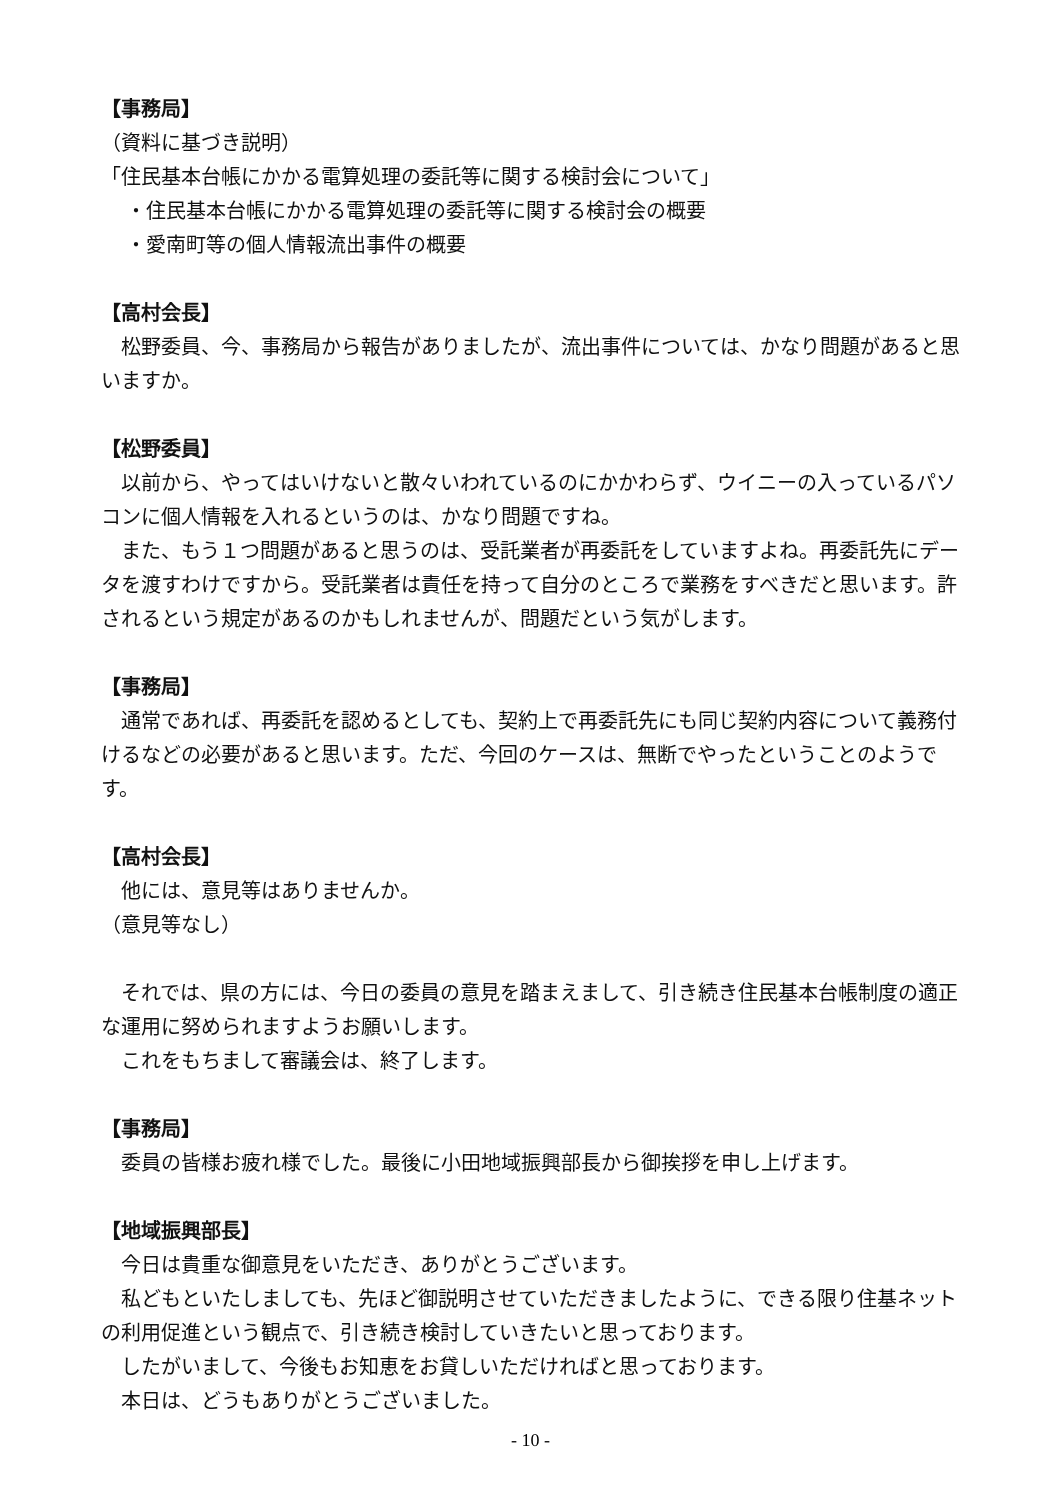【事務局】
（資料に基づき説明）
「住民基本台帳にかかる電算処理の委託等に関する検討会について」
・住民基本台帳にかかる電算処理の委託等に関する検討会の概要
・愛南町等の個人情報流出事件の概要
【高村会長】
松野委員、今、事務局から報告がありましたが、流出事件については、かなり問題があると思いますか。
【松野委員】
以前から、やってはいけないと散々いわれているのにかかわらず、ウイニーの入っているパソコンに個人情報を入れるというのは、かなり問題ですね。
また、もう１つ問題があると思うのは、受託業者が再委託をしていますよね。再委託先にデータを渡すわけですから。受託業者は責任を持って自分のところで業務をすべきだと思います。許されるという規定があるのかもしれませんが、問題だという気がします。
【事務局】
通常であれば、再委託を認めるとしても、契約上で再委託先にも同じ契約内容について義務付けるなどの必要があると思います。ただ、今回のケースは、無断でやったということのようです。
【高村会長】
他には、意見等はありませんか。
（意見等なし）
それでは、県の方には、今日の委員の意見を踏まえまして、引き続き住民基本台帳制度の適正な運用に努められますようお願いします。
これをもちまして審議会は、終了します。
【事務局】
委員の皆様お疲れ様でした。最後に小田地域振興部長から御挨拶を申し上げます。
【地域振興部長】
今日は貴重な御意見をいただき、ありがとうございます。
私どもといたしましても、先ほど御説明させていただきましたように、できる限り住基ネットの利用促進という観点で、引き続き検討していきたいと思っております。
したがいまして、今後もお知恵をお貸しいただければと思っております。
本日は、どうもありがとうございました。
- 10 -